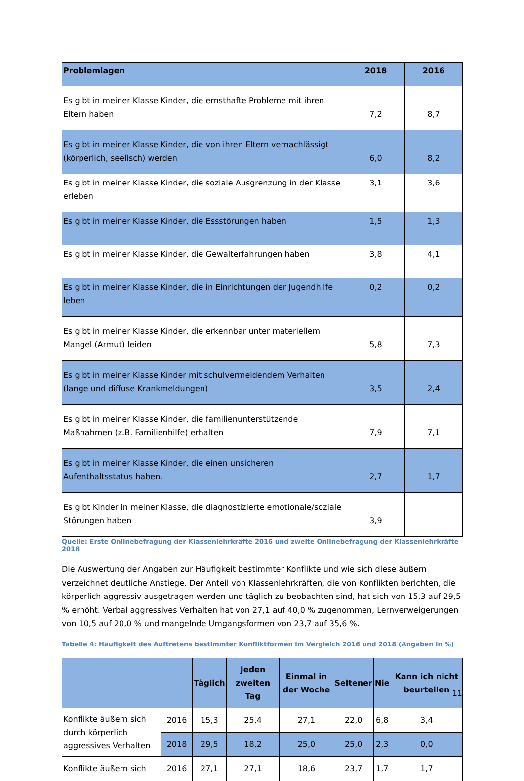| Problemlagen | 2018 | 2016 |
| --- | --- | --- |
| Es gibt in meiner Klasse Kinder, die ernsthafte Probleme mit ihren Eltern haben | 7,2 | 8,7 |
| Es gibt in meiner Klasse Kinder, die von ihren Eltern vernachlässigt (körperlich, seelisch) werden | 6,0 | 8,2 |
| Es gibt in meiner Klasse Kinder, die soziale Ausgrenzung in der Klasse erleben | 3,1 | 3,6 |
| Es gibt in meiner Klasse Kinder, die Essstörungen haben | 1,5 | 1,3 |
| Es gibt in meiner Klasse Kinder, die Gewalterfahrungen haben | 3,8 | 4,1 |
| Es gibt in meiner Klasse Kinder, die in Einrichtungen der Jugendhilfe leben | 0,2 | 0,2 |
| Es gibt in meiner Klasse Kinder, die erkennbar unter materiellem Mangel (Armut) leiden | 5,8 | 7,3 |
| Es gibt in meiner Klasse Kinder mit schulvermeidendem Verhalten (lange und diffuse Krankmeldungen) | 3,5 | 2,4 |
| Es gibt in meiner Klasse Kinder, die familienunterstützende Maßnahmen (z.B. Familienhilfe) erhalten | 7,9 | 7,1 |
| Es gibt in meiner Klasse Kinder, die einen unsicheren Aufenthaltsstatus haben. | 2,7 | 1,7 |
| Es gibt Kinder in meiner Klasse, die diagnostizierte emotionale/soziale Störungen haben | 3,9 | |
Quelle: Erste Onlinebefragung der Klassenlehrkräfte 2016 und zweite Onlinebefragung der Klassenlehrkräfte 2018
Die Auswertung der Angaben zur Häufigkeit bestimmter Konflikte und wie sich diese äußern verzeichnet deutliche Anstiege. Der Anteil von Klassenlehrkräften, die von Konflikten berichten, die körperlich aggressiv ausgetragen werden und täglich zu beobachten sind, hat sich von 15,3 auf 29,5 % erhöht. Verbal aggressives Verhalten hat von 27,1 auf 40,0 % zugenommen, Lernverweigerungen von 10,5 auf 20,0 % und mangelnde Umgangsformen von 23,7 auf 35,6 %.
Tabelle 4: Häufigkeit des Auftretens bestimmter Konfliktformen im Vergleich 2016 und 2018 (Angaben in %)
| | | Täglich | Jeden zweiten Tag | Einmal in der Woche | Seltener | Nie | Kann ich nicht beurteilen |
| --- | --- | --- | --- | --- | --- | --- | --- |
| Konflikte äußern sich durch körperlich aggressives Verhalten | 2016 | 15,3 | 25,4 | 27,1 | 22,0 | 6,8 | 3,4 |
| | 2018 | 29,5 | 18,2 | 25,0 | 25,0 | 2,3 | 0,0 |
| Konflikte äußern sich | 2016 | 27,1 | 27,1 | 18,6 | 23,7 | 1,7 | 1,7 |
11